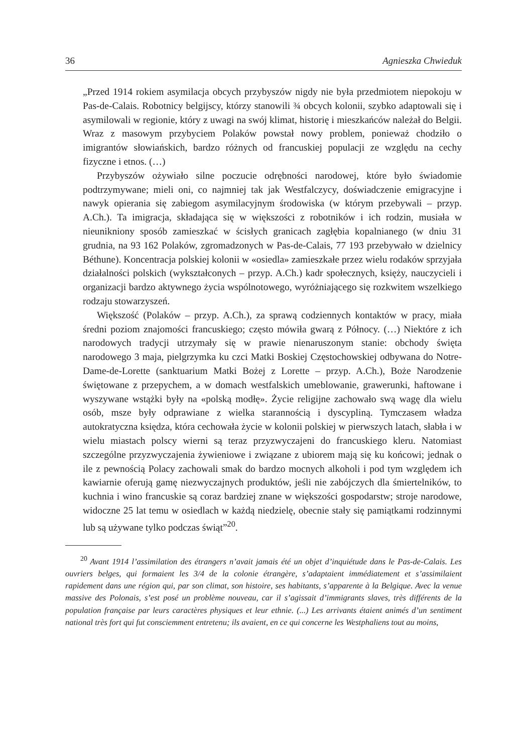36 Agnieszka Chwieduk
„Przed 1914 rokiem asymilacja obcych przybyszów nigdy nie była przedmiotem niepokoju w Pas-de-Calais. Robotnicy belgijscy, którzy stanowili ¾ obcych kolonii, szybko adaptowali się i asymilowali w regionie, który z uwagi na swój klimat, historię i mieszkańców należał do Belgii. Wraz z masowym przybyciem Polaków powstał nowy problem, ponieważ chodziło o imigrantów słowiańskich, bardzo różnych od francuskiej populacji ze względu na cechy fizyczne i etnos. (…)
Przybyszów ożywiało silne poczucie odrębności narodowej, które było świadomie podtrzymywane; mieli oni, co najmniej tak jak Westfalczycy, doświadczenie emigracyjne i nawyk opierania się zabiegom asymilacyjnym środowiska (w którym przebywali – przyp. A.Ch.). Ta imigracja, składająca się w większości z robotników i ich rodzin, musiała w nieunikniony sposób zamieszkać w ścisłych granicach zagłębia kopalnianego (w dniu 31 grudnia, na 93 162 Polaków, zgromadzonych w Pas-de-Calais, 77 193 przebywało w dzielnicy Béthune). Koncentracja polskiej kolonii w «osiedla» zamieszkałe przez wielu rodaków sprzyjała działalności polskich (wykształconych – przyp. A.Ch.) kadr społecznych, księży, nauczycieli i organizacji bardzo aktywnego życia wspólnotowego, wyróżniającego się rozkwitem wszelkiego rodzaju stowarzyszeń.
Większość (Polaków – przyp. A.Ch.), za sprawą codziennych kontaktów w pracy, miała średni poziom znajomości francuskiego; często mówiła gwarą z Północy. (…) Niektóre z ich narodowych tradycji utrzymały się w prawie nienaruszonym stanie: obchody święta narodowego 3 maja, pielgrzymka ku czci Matki Boskiej Częstochowskiej odbywana do Notre-Dame-de-Lorette (sanktuarium Matki Bożej z Lorette – przyp. A.Ch.), Boże Narodzenie świętowane z przepychem, a w domach westfalskich umeblowanie, grawerunki, haftowane i wyszywane wstążki były na «polską modłę». Życie religijne zachowało swą wagę dla wielu osób, msze były odprawiane z wielka starannością i dyscypliną. Tymczasem władza autokratyczna księdza, która cechowała życie w kolonii polskiej w pierwszych latach, słabła i w wielu miastach polscy wierni są teraz przyzwyczajeni do francuskiego kleru. Natomiast szczególne przyzwyczajenia żywieniowe i związane z ubiorem mają się ku końcowi; jednak o ile z pewnością Polacy zachowali smak do bardzo mocnych alkoholi i pod tym względem ich kawiarnie oferują gamę niezwyczajnych produktów, jeśli nie zabójczych dla śmiertelników, to kuchnia i wino francuskie są coraz bardziej znane w większości gospodarstw; stroje narodowe, widoczne 25 lat temu w osiedlach w każdą niedzielę, obecnie stały się pamiątkami rodzinnymi lub są używane tylko podczas świąt”<sup>20</sup>.
<sup>20</sup> Avant 1914 l’assimilation des étrangers n’avait jamais été un objet d’inquiétude dans le Pas-de-Calais. Les ouvriers belges, qui formaient les 3/4 de la colonie étrangère, s’adaptaient immédiatement et s’assimilaient rapidement dans une région qui, par son climat, son histoire, ses habitants, s’apparente à la Belgique. Avec la venue massive des Polonais, s’est posé un problème nouveau, car il s’agissait d’immigrants slaves, très différents de la population française par leurs caractères physiques et leur ethnie. (...) Les arrivants étaient animés d’un sentiment national très fort qui fut consciemment entretenu; ils avaient, en ce qui concerne les Westphaliens tout au moins,